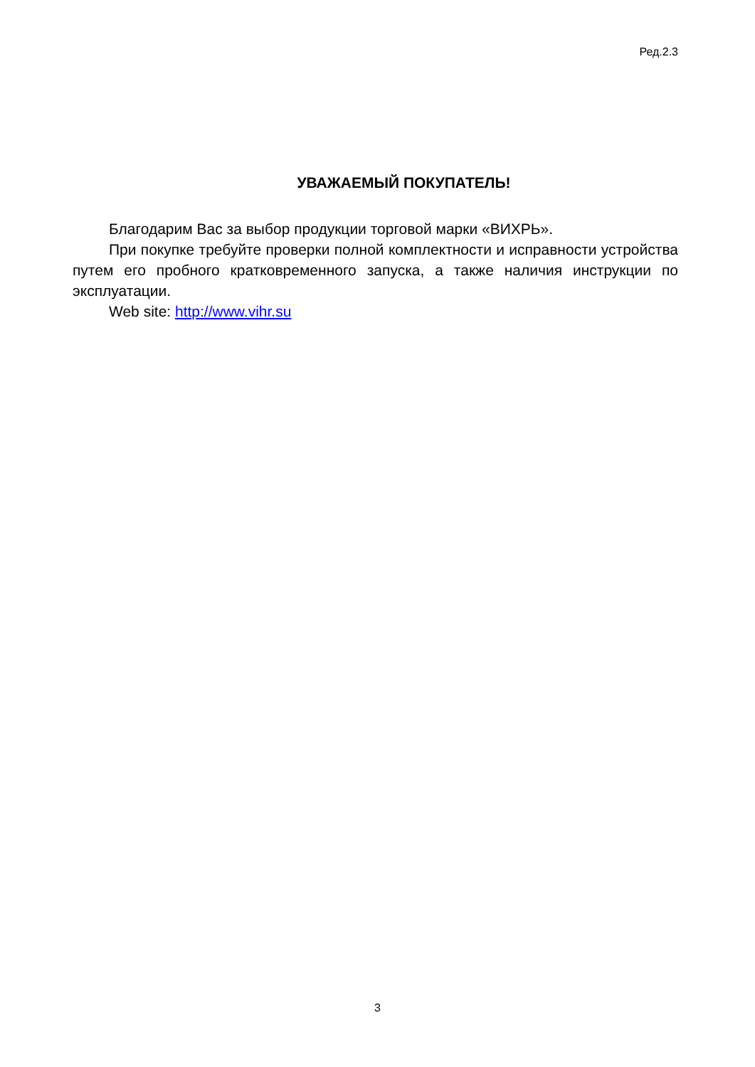Ред.2.3
УВАЖАЕМЫЙ ПОКУПАТЕЛЬ!
Благодарим Вас за выбор продукции торговой марки «ВИХРЬ».
При покупке требуйте проверки полной комплектности и исправности устройства путем его пробного кратковременного запуска, а также наличия инструкции по эксплуатации.
Web site: http://www.vihr.su
3